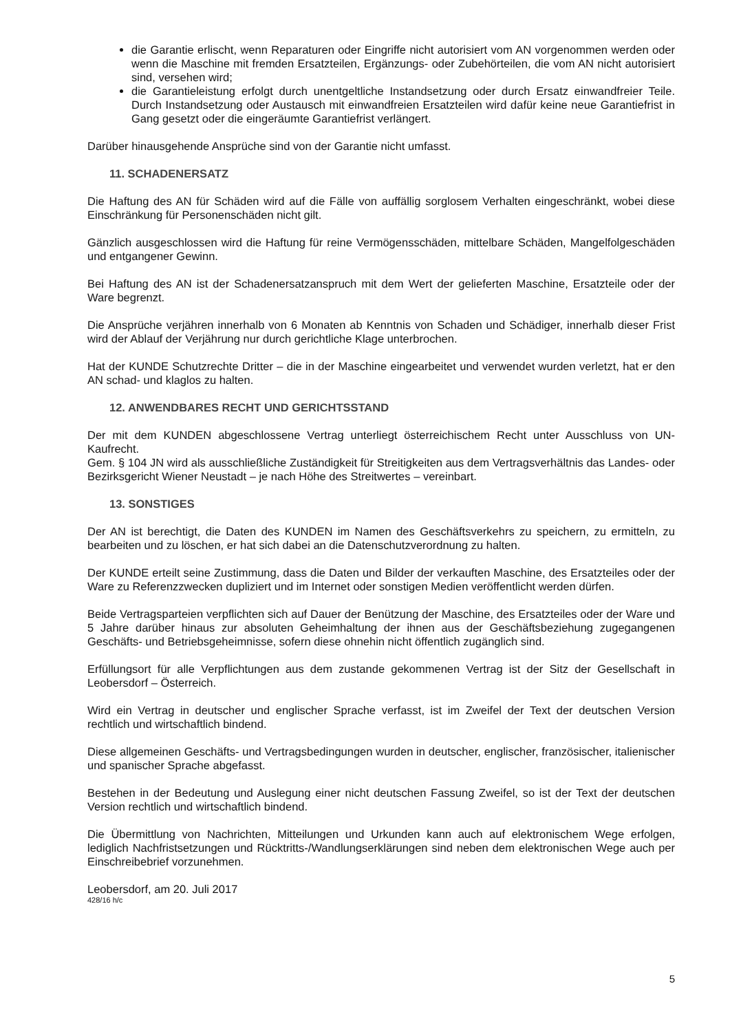die Garantie erlischt, wenn Reparaturen oder Eingriffe nicht autorisiert vom AN vorgenommen werden oder wenn die Maschine mit fremden Ersatzteilen, Ergänzungs- oder Zubehörteilen, die vom AN nicht autorisiert sind, versehen wird;
die Garantieleistung erfolgt durch unentgeltliche Instandsetzung oder durch Ersatz einwandfreier Teile. Durch Instandsetzung oder Austausch mit einwandfreien Ersatzteilen wird dafür keine neue Garantiefrist in Gang gesetzt oder die eingeräumte Garantiefrist verlängert.
Darüber hinausgehende Ansprüche sind von der Garantie nicht umfasst.
11. SCHADENERSATZ
Die Haftung des AN für Schäden wird auf die Fälle von auffällig sorglosem Verhalten eingeschränkt, wobei diese Einschränkung für Personenschäden nicht gilt.
Gänzlich ausgeschlossen wird die Haftung für reine Vermögensschäden, mittelbare Schäden, Mangelfolgeschäden und entgangener Gewinn.
Bei Haftung des AN ist der Schadenersatzanspruch mit dem Wert der gelieferten Maschine, Ersatzteile oder der Ware begrenzt.
Die Ansprüche verjähren innerhalb von 6 Monaten ab Kenntnis von Schaden und Schädiger, innerhalb dieser Frist wird der Ablauf der Verjährung nur durch gerichtliche Klage unterbrochen.
Hat der KUNDE Schutzrechte Dritter – die in der Maschine eingearbeitet und verwendet wurden verletzt, hat er den AN schad- und klaglos zu halten.
12. ANWENDBARES RECHT UND GERICHTSSTAND
Der mit dem KUNDEN abgeschlossene Vertrag unterliegt österreichischem Recht unter Ausschluss von UN-Kaufrecht.
Gem. § 104 JN wird als ausschließliche Zuständigkeit für Streitigkeiten aus dem Vertragsverhältnis das Landes- oder Bezirksgericht Wiener Neustadt – je nach Höhe des Streitwertes – vereinbart.
13. SONSTIGES
Der AN ist berechtigt, die Daten des KUNDEN im Namen des Geschäftsverkehrs zu speichern, zu ermitteln, zu bearbeiten und zu löschen, er hat sich dabei an die Datenschutzverordnung zu halten.
Der KUNDE erteilt seine Zustimmung, dass die Daten und Bilder der verkauften Maschine, des Ersatzteiles oder der Ware zu Referenzzwecken dupliziert und im Internet oder sonstigen Medien veröffentlicht werden dürfen.
Beide Vertragsparteien verpflichten sich auf Dauer der Benützung der Maschine, des Ersatzteiles oder der Ware und 5 Jahre darüber hinaus zur absoluten Geheimhaltung der ihnen aus der Geschäftsbeziehung zugegangenen Geschäfts- und Betriebsgeheimnisse, sofern diese ohnehin nicht öffentlich zugänglich sind.
Erfüllungsort für alle Verpflichtungen aus dem zustande gekommenen Vertrag ist der Sitz der Gesellschaft in Leobersdorf – Österreich.
Wird ein Vertrag in deutscher und englischer Sprache verfasst, ist im Zweifel der Text der deutschen Version rechtlich und wirtschaftlich bindend.
Diese allgemeinen Geschäfts- und Vertragsbedingungen wurden in deutscher, englischer, französischer, italienischer und spanischer Sprache abgefasst.
Bestehen in der Bedeutung und Auslegung einer nicht deutschen Fassung Zweifel, so ist der Text der deutschen Version rechtlich und wirtschaftlich bindend.
Die Übermittlung von Nachrichten, Mitteilungen und Urkunden kann auch auf elektronischem Wege erfolgen, lediglich Nachfristsetzungen und Rücktritts-/Wandlungserklärungen sind neben dem elektronischen Wege auch per Einschreibebrief vorzunehmen.
Leobersdorf, am 20. Juli 2017
428/16 h/c
5